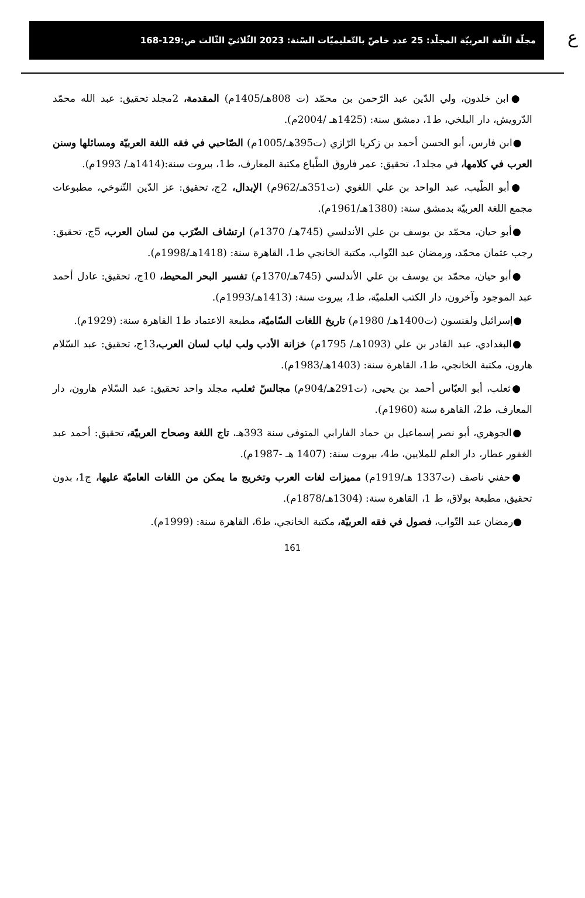ع
مجلّة اللّغة العربيّة المجلّد: 25 عدد خاصّ بالتّعليميّات السّنة: 2023 الثّلاثيّ الثّالث ص:129-168
●ابن خلدون، ولي الدّين عبد الرّحمن بن محمّد (ت 808هـ/1405م) المقدمة، 2مجلد تحقيق: عبد الله محمّد الدّرويش، دار البلخي، ط1، دمشق سنة: (1425هـ /2004م).
●ابن فارس، أبو الحسن أحمد بن زكريا الرّازي (ت395هـ/1005م) الصّاحبي في فقه اللغة العربيّة ومسائلها وسنن العرب في كلامها، في مجلد1، تحقيق: عمر فاروق الطّباع مكتبة المعارف، ط1، بيروت سنة:(1414هـ/ 1993م).
●أبو الطّيب، عبد الواحد بن علي اللغوي (ت351هـ/962م) الإبدال، 2ج، تحقيق: عز الدّين التّنوخي، مطبوعات مجمع اللغة العربيّة بدمشق سنة: (1380هـ/1961م).
●أبو حيان، محمّد بن يوسف بن علي الأندلسي (745هـ/ 1370م) ارتشاف الضّرَب من لسان العرب، 5ج، تحقيق: رجب عثمان محمّد، ورمضان عبد التّواب، مكتبة الخانجي ط1، القاهرة سنة: (1418هـ/1998م).
●أبو حيان، محمّد بن يوسف بن علي الأندلسي (745هـ/1370م) تفسير البحر المحيط، 10ج، تحقيق: عادل أحمد عبد الموجود وآخرون، دار الكتب العلميّة، ط1، بيروت سنة: (1413هـ/1993م).
●إسرائيل ولفنسون (ت1400هـ/ 1980م) تاريخ اللغات السّاميّة، مطبعة الاعتماد ط1 القاهرة سنة: (1929م).
●البغدادي، عبد القادر بن علي (1093هـ/ 1795م) خزانة الأدب ولب لباب لسان العرب،13ج، تحقيق: عبد السّلام هارون، مكتبة الخانجي، ط1، القاهرة سنة: (1403هـ/1983م).
●ثعلب، أبو العبّاس أحمد بن يحيى، (ت291هـ/904م) مجالسّ ثعلب، مجلد واحد تحقيق: عبد السّلام هارون، دار المعارف، ط2، القاهرة سنة (1960م).
●الجوهري، أبو نصر إسماعيل بن حماد الفارابي المتوفى سنة 393هـ، تاج اللغة وصحاح العربيّة، تحقيق: أحمد عبد الغفور عطار، دار العلم للملايين، ط4، بيروت سنة: (1407 هـ -1987م).
●حفني ناصف (ت1337 هـ/1919م) مميزات لغات العرب وتخريج ما يمكن من اللغات العاميّة عليها، ج1، بدون تحقيق، مطبعة بولاق، ط 1، القاهرة سنة: (1304هـ/1878م).
●رمضان عبد التّواب، فصول في فقه العربيّة، مكتبة الخانجي، ط6، القاهرة سنة: (1999م).
161